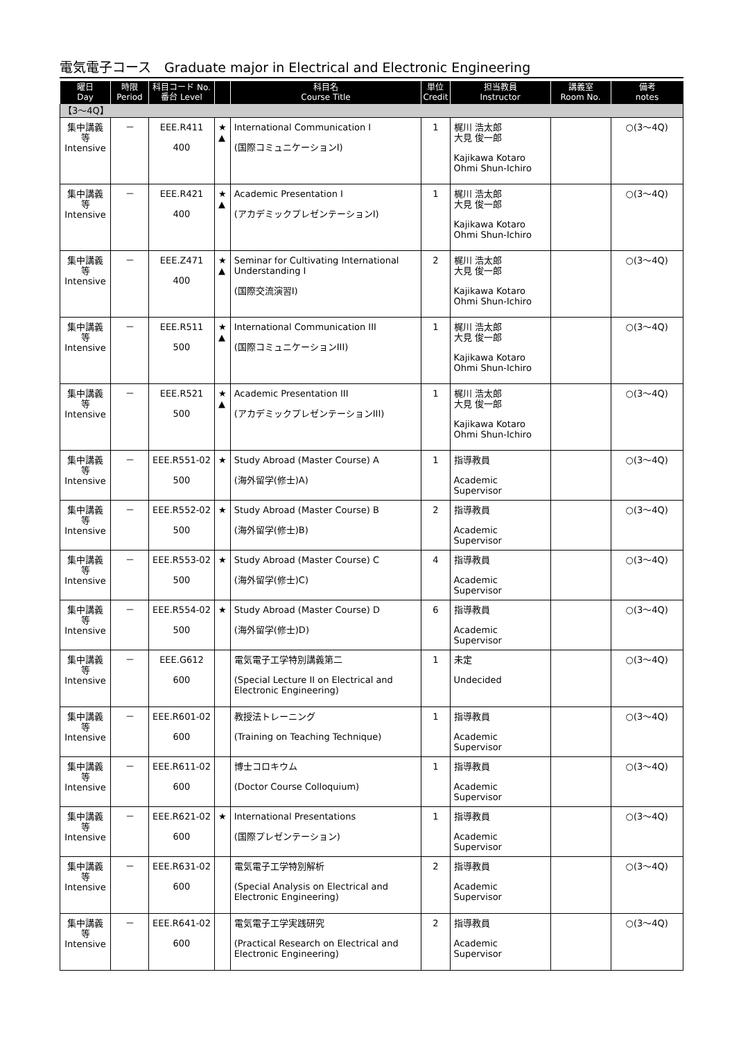電気電子コース　Graduate major in Electrical and Electronic Engineering
| 曜日 Day | 時限 Period | 科目コード No. 番台 Level | | 科目名 Course Title | 単位 Credit | 担当教員 Instructor | 講義室 Room No. | 備考 notes |
| --- | --- | --- | --- | --- | --- | --- | --- | --- |
| 【3～4Q】 | | | | | | | | |
| 集中講義 等 Intensive | － | EEE.R411 400 | ★ ▲ | International Communication I (国際コミュニケーションI) | 1 | 梶川 浩太郎 大見 俊一郎 Kajikawa Kotaro Ohmi Shun-Ichiro | | ○(3～4Q) |
| 集中講義 等 Intensive | － | EEE.R421 400 | ★ ▲ | Academic Presentation I (アカデミックプレゼンテーションI) | 1 | 梶川 浩太郎 大見 俊一郎 Kajikawa Kotaro Ohmi Shun-Ichiro | | ○(3～4Q) |
| 集中講義 等 Intensive | － | EEE.Z471 400 | ★ ▲ | Seminar for Cultivating International Understanding I (国際交流演習I) | 2 | 梶川 浩太郎 大見 俊一郎 Kajikawa Kotaro Ohmi Shun-Ichiro | | ○(3～4Q) |
| 集中講義 等 Intensive | － | EEE.R511 500 | ★ ▲ | International Communication III (国際コミュニケーションIII) | 1 | 梶川 浩太郎 大見 俊一郎 Kajikawa Kotaro Ohmi Shun-Ichiro | | ○(3～4Q) |
| 集中講義 等 Intensive | － | EEE.R521 500 | ★ ▲ | Academic Presentation III (アカデミックプレゼンテーションIII) | 1 | 梶川 浩太郎 大見 俊一郎 Kajikawa Kotaro Ohmi Shun-Ichiro | | ○(3～4Q) |
| 集中講義 等 Intensive | － | EEE.R551-02 500 | ★ | Study Abroad (Master Course) A (海外留学(修士)A) | 1 | 指導教員 Academic Supervisor | | ○(3～4Q) |
| 集中講義 等 Intensive | － | EEE.R552-02 500 | ★ | Study Abroad (Master Course) B (海外留学(修士)B) | 2 | 指導教員 Academic Supervisor | | ○(3～4Q) |
| 集中講義 等 Intensive | － | EEE.R553-02 500 | ★ | Study Abroad (Master Course) C (海外留学(修士)C) | 4 | 指導教員 Academic Supervisor | | ○(3～4Q) |
| 集中講義 等 Intensive | － | EEE.R554-02 500 | ★ | Study Abroad (Master Course) D (海外留学(修士)D) | 6 | 指導教員 Academic Supervisor | | ○(3～4Q) |
| 集中講義 等 Intensive | － | EEE.G612 600 | | 電気電子工学特別講義第二 (Special Lecture II on Electrical and Electronic Engineering) | 1 | 未定 Undecided | | ○(3～4Q) |
| 集中講義 等 Intensive | － | EEE.R601-02 600 | | 教授法トレーニング (Training on Teaching Technique) | 1 | 指導教員 Academic Supervisor | | ○(3～4Q) |
| 集中講義 等 Intensive | － | EEE.R611-02 600 | | 博士コロキウム (Doctor Course Colloquium) | 1 | 指導教員 Academic Supervisor | | ○(3～4Q) |
| 集中講義 等 Intensive | － | EEE.R621-02 600 | ★ | International Presentations (国際プレゼンテーション) | 1 | 指導教員 Academic Supervisor | | ○(3～4Q) |
| 集中講義 等 Intensive | － | EEE.R631-02 600 | | 電気電子工学特別解析 (Special Analysis on Electrical and Electronic Engineering) | 2 | 指導教員 Academic Supervisor | | ○(3～4Q) |
| 集中講義 等 Intensive | － | EEE.R641-02 600 | | 電気電子工学実践研究 (Practical Research on Electrical and Electronic Engineering) | 2 | 指導教員 Academic Supervisor | | ○(3～4Q) |